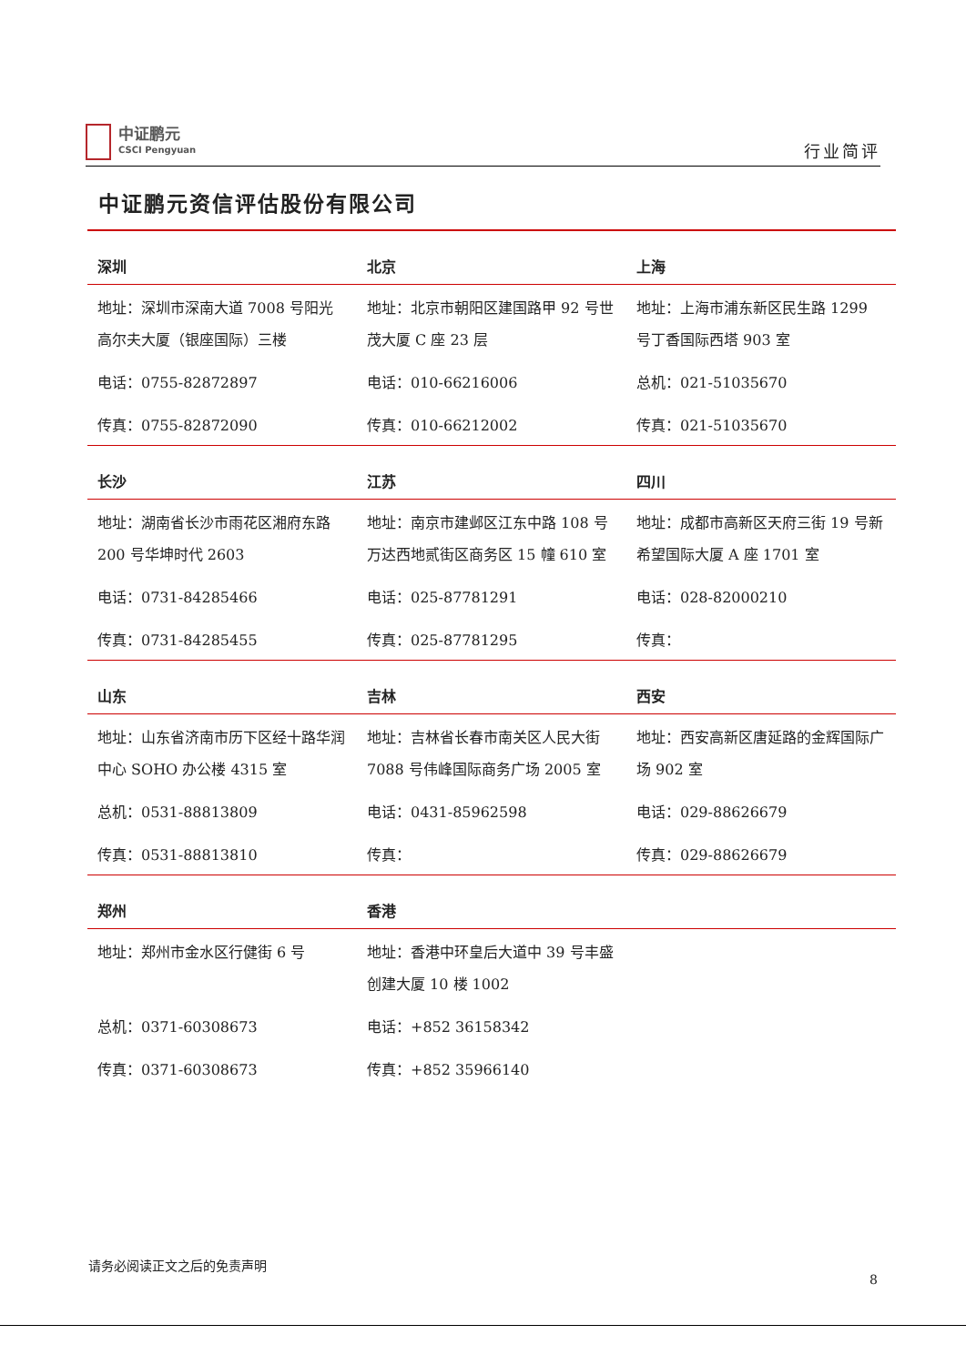中证鹏元
CSCI Pengyuan
行业简评
中证鹏元资信评估股份有限公司
| 深圳 | 北京 | 上海 |
| --- | --- | --- |
| 地址：深圳市深南大道 7008 号阳光高尔夫大厦（银座国际）三楼 | 地址：北京市朝阳区建国路甲 92 号世茂大厦 C 座 23 层 | 地址：上海市浦东新区民生路 1299 号丁香国际西塔 903 室 |
| 电话：0755-82872897 | 电话：010-66216006 | 总机：021-51035670 |
| 传真：0755-82872090 | 传真：010-66212002 | 传真：021-51035670 |
| 长沙 | 江苏 | 四川 |
| 地址：湖南省长沙市雨花区湘府东路 200 号华坤时代 2603 | 地址：南京市建邺区江东中路 108 号万达西地贰街区商务区 15 幢 610 室 | 地址：成都市高新区天府三街 19 号新希望国际大厦 A 座 1701 室 |
| 电话：0731-84285466 | 电话：025-87781291 | 电话：028-82000210 |
| 传真：0731-84285455 | 传真：025-87781295 | 传真： |
| 山东 | 吉林 | 西安 |
| 地址：山东省济南市历下区经十路华润中心 SOHO 办公楼 4315 室 | 地址：吉林省长春市南关区人民大街 7088 号伟峰国际商务广场 2005 室 | 地址：西安高新区唐延路的金辉国际广场 902 室 |
| 总机：0531-88813809 | 电话：0431-85962598 | 电话：029-88626679 |
| 传真：0531-88813810 | 传真： | 传真：029-88626679 |
| 郑州 | 香港 | |
| 地址：郑州市金水区行健街 6 号 | 地址：香港中环皇后大道中 39 号丰盛创建大厦 10 楼 1002 | |
| 总机：0371-60308673 | 电话：+852 36158342 | |
| 传真：0371-60308673 | 传真：+852 35966140 | |
请务必阅读正文之后的免责声明
8